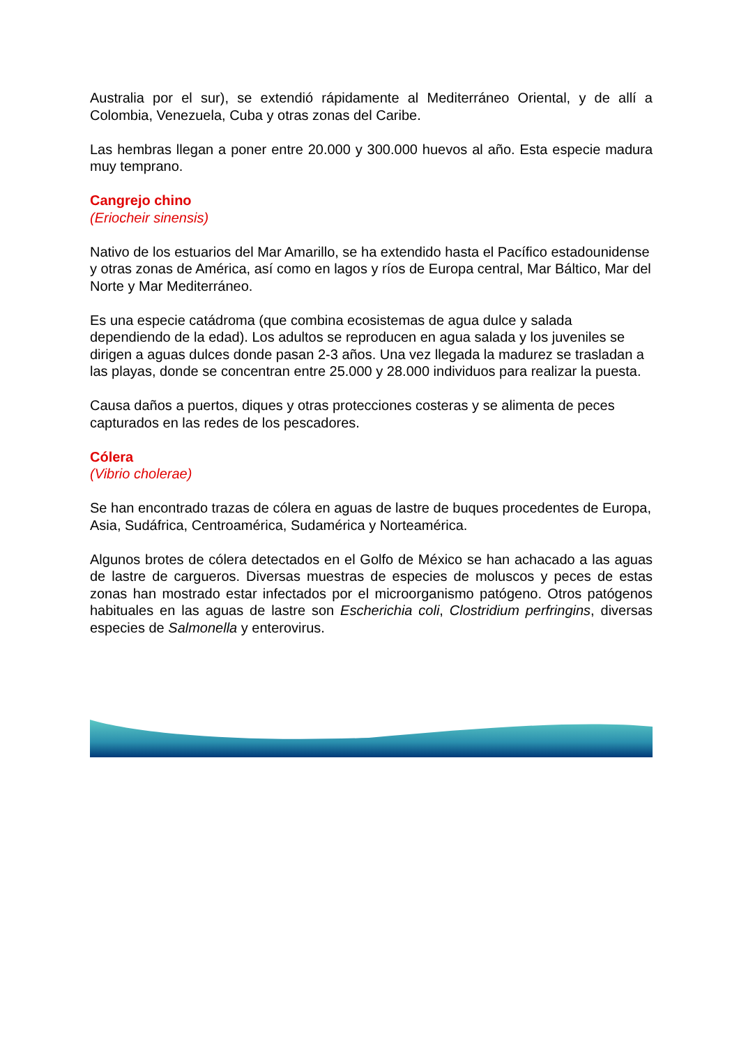Australia por el sur), se extendió rápidamente al Mediterráneo Oriental, y de allí a Colombia, Venezuela, Cuba y otras zonas del Caribe.
Las hembras llegan a poner entre 20.000 y 300.000 huevos al año. Esta especie madura muy temprano.
Cangrejo chino
(Eriocheir sinensis)
Nativo de los estuarios del Mar Amarillo, se ha extendido hasta el Pacífico estadounidense y otras zonas de América, así como en lagos y ríos de Europa central, Mar Báltico, Mar del Norte y Mar Mediterráneo.
Es una especie catádroma (que combina ecosistemas de agua dulce y salada dependiendo de la edad). Los adultos se reproducen en agua salada y los juveniles se dirigen a aguas dulces donde pasan 2-3 años. Una vez llegada la madurez se trasladan a las playas, donde se concentran entre 25.000 y 28.000 individuos para realizar la puesta.
Causa daños a puertos, diques y otras protecciones costeras y se alimenta de peces capturados en las redes de los pescadores.
Cólera
(Vibrio cholerae)
Se han encontrado trazas de cólera en aguas de lastre de buques procedentes de Europa, Asia, Sudáfrica, Centroamérica, Sudamérica y Norteamérica.
Algunos brotes de cólera detectados en el Golfo de México se han achacado a las aguas de lastre de cargueros. Diversas muestras de especies de moluscos y peces de estas zonas han mostrado estar infectados por el microorganismo patógeno. Otros patógenos habituales en las aguas de lastre son Escherichia coli, Clostridium perfringins, diversas especies de Salmonella y enterovirus.